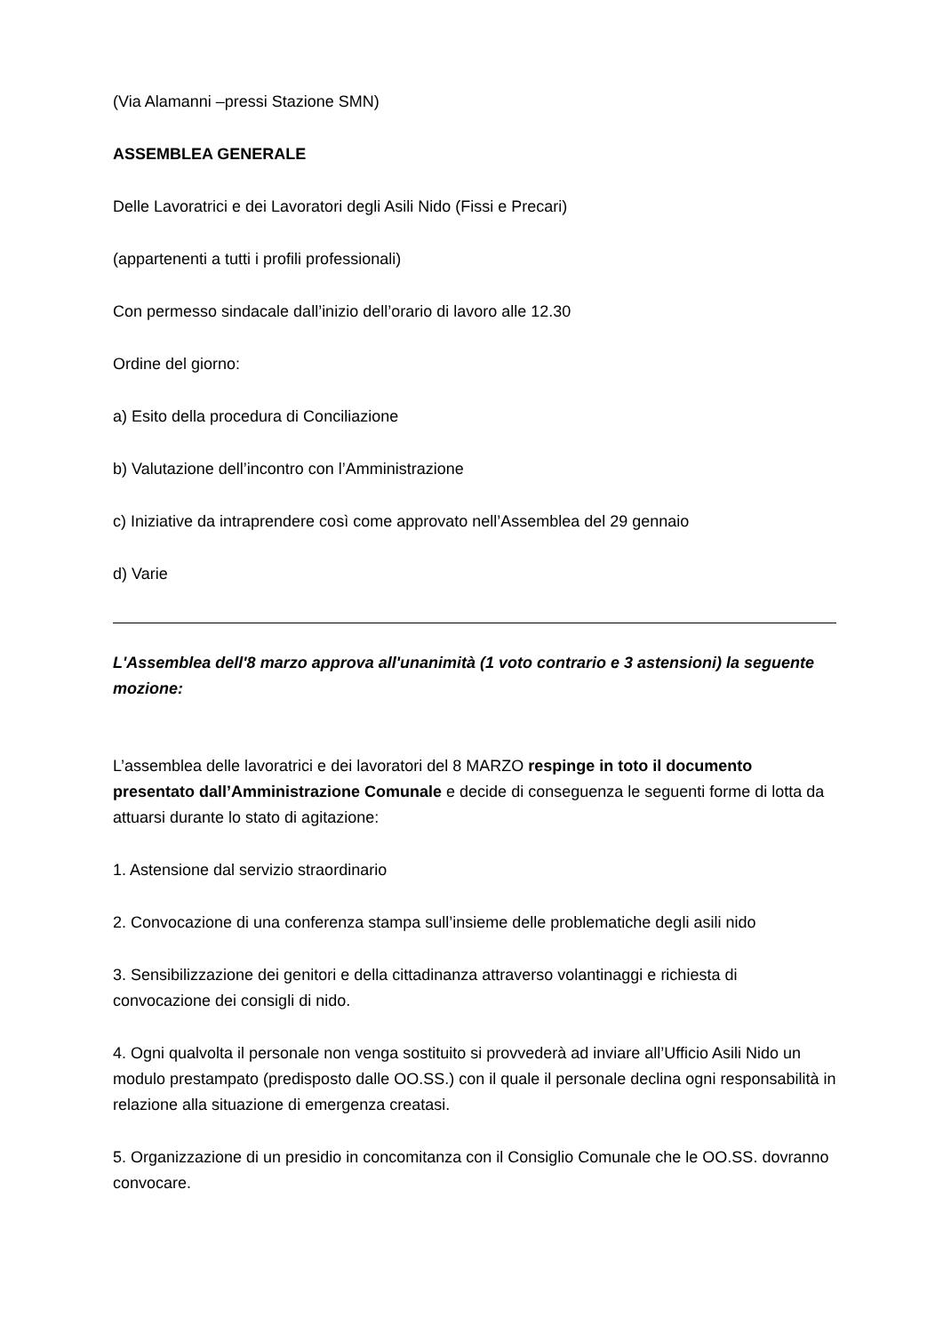(Via Alamanni –pressi Stazione SMN)
ASSEMBLEA GENERALE
Delle Lavoratrici e dei Lavoratori degli Asili Nido (Fissi e Precari)
(appartenenti a tutti i profili professionali)
Con permesso sindacale dall’inizio dell’orario di lavoro alle 12.30
Ordine del giorno:
a) Esito della procedura di Conciliazione
b) Valutazione dell’incontro con l’Amministrazione
c) Iniziative da intraprendere così come approvato nell’Assemblea del 29 gennaio
d) Varie
L'Assemblea dell'8 marzo approva all'unanimità (1 voto contrario e 3 astensioni) la seguente mozione:
L’assemblea delle lavoratrici e dei lavoratori del 8 MARZO respinge in toto il documento presentato dall’Amministrazione Comunale e decide di conseguenza le seguenti forme di lotta da attuarsi durante lo stato di agitazione:
1. Astensione dal servizio straordinario
2. Convocazione di una conferenza stampa sull’insieme delle problematiche degli asili nido
3. Sensibilizzazione dei genitori e della cittadinanza attraverso volantinaggi e richiesta di convocazione dei consigli di nido.
4. Ogni qualvolta il personale non venga sostituito si provvederà ad inviare all’Ufficio Asili Nido un modulo prestampato (predisposto dalle OO.SS.) con il quale il personale declina ogni responsabilità in relazione alla situazione di emergenza creatasi.
5. Organizzazione di un presidio in concomitanza con il Consiglio Comunale che le OO.SS. dovranno convocare.